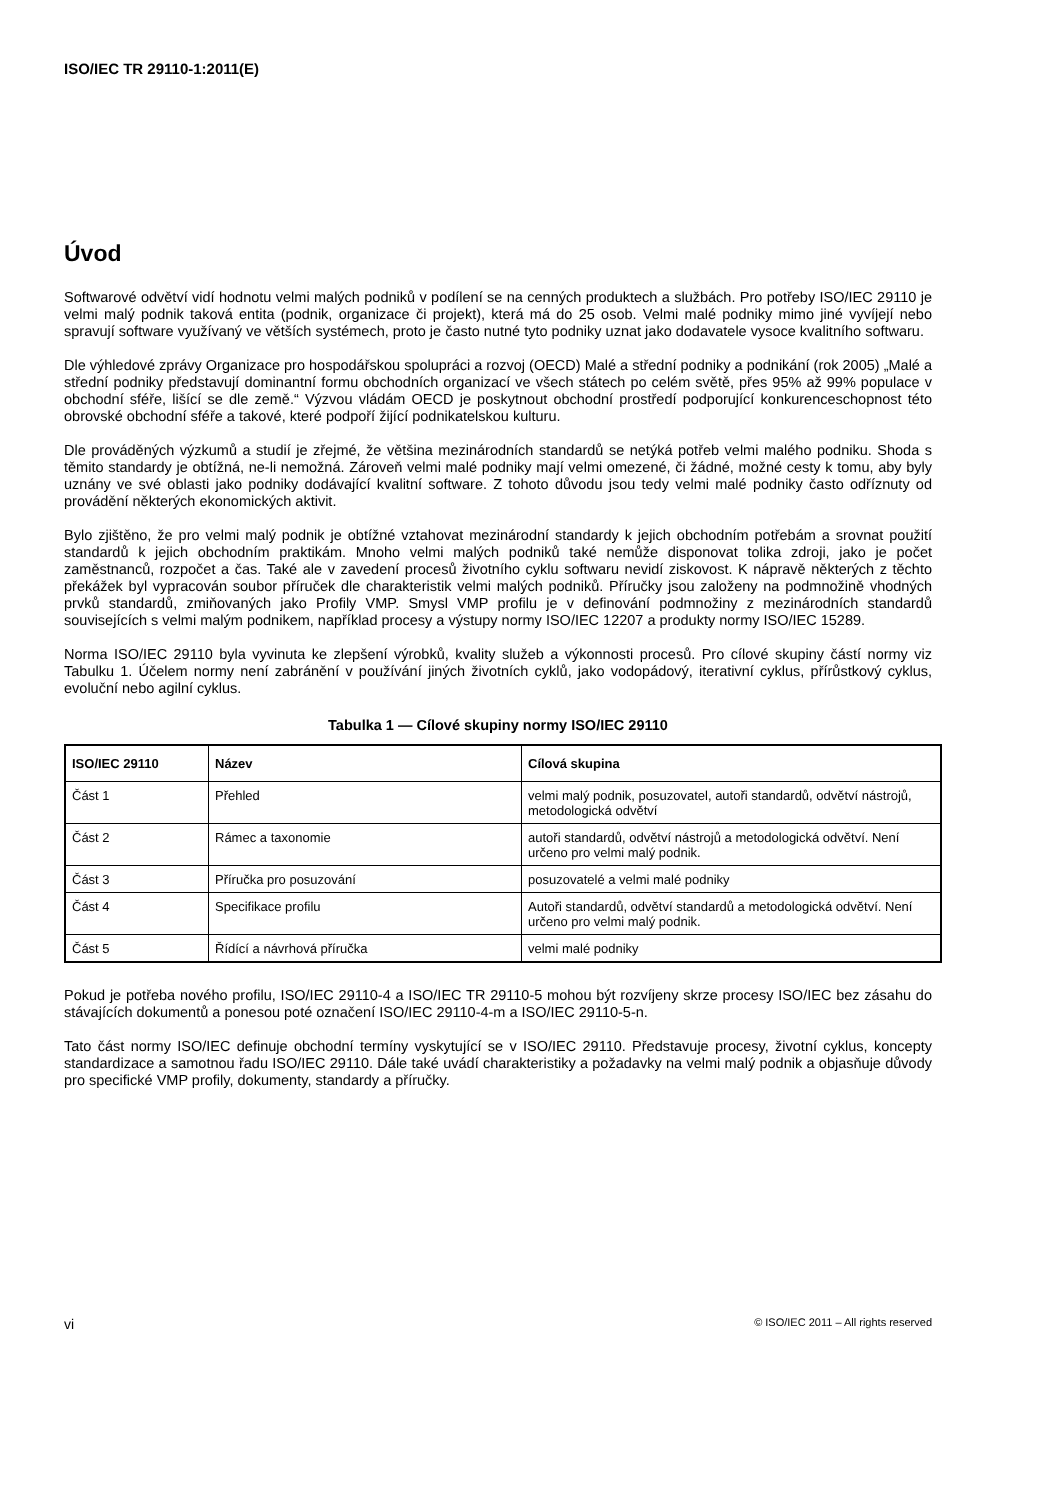ISO/IEC TR 29110-1:2011(E)
Úvod
Softwarové odvětví vidí hodnotu velmi malých podniků v podílení se na cenných produktech a službách. Pro potřeby ISO/IEC 29110 je velmi malý podnik taková entita (podnik, organizace či projekt), která má do 25 osob. Velmi malé podniky mimo jiné vyvíjejí nebo spravují software využívaný ve větších systémech, proto je často nutné tyto podniky uznat jako dodavatele vysoce kvalitního softwaru.
Dle výhledové zprávy Organizace pro hospodářskou spolupráci a rozvoj (OECD) Malé a střední podniky a podnikání (rok 2005) „Malé a střední podniky představují dominantní formu obchodních organizací ve všech státech po celém světě, přes 95% až 99% populace v obchodní sféře, lišící se dle země.“ Výzvou vládám OECD je poskytnout obchodní prostředí podporující konkurenceschopnost této obrovské obchodní sféře a takové, které podpoří žijící podnikatelskou kulturu.
Dle prováděných výzkumů a studií je zřejmé, že většina mezinárodních standardů se netýká potřeb velmi malého podniku. Shoda s těmito standardy je obtížná, ne-li nemožná. Zároveň velmi malé podniky mají velmi omezené, či žádné, možné cesty k tomu, aby byly uznány ve své oblasti jako podniky dodávající kvalitní software. Z tohoto důvodu jsou tedy velmi malé podniky často odříznuty od provádění některých ekonomických aktivit.
Bylo zjištěno, že pro velmi malý podnik je obtížné vztahovat mezinárodní standardy k jejich obchodním potřebám a srovnat použití standardů k jejich obchodním praktikám. Mnoho velmi malých podniků také nemůže disponovat tolika zdroji, jako je počet zaměstnanců, rozpočet a čas. Také ale v zavedení procesů životního cyklu softwaru nevidí ziskovost. K nápravě některých z těchto překážek byl vypracován soubor příruček dle charakteristik velmi malých podniků. Příručky jsou založeny na podmnožině vhodných prvků standardů, zmiňovaných jako Profily VMP. Smysl VMP profilu je v definování podmnožiny z mezinárodních standardů souvisejících s velmi malým podnikem, například procesy a výstupy normy ISO/IEC 12207 a produkty normy ISO/IEC 15289.
Norma ISO/IEC 29110 byla vyvinuta ke zlepšení výrobků, kvality služeb a výkonnosti procesů. Pro cílové skupiny částí normy viz Tabulku 1. Účelem normy není zabránění v používání jiných životních cyklů, jako vodopádový, iterativní cyklus, přírůstkový cyklus, evoluční nebo agilní cyklus.
Tabulka 1 — Cílové skupiny normy ISO/IEC 29110
| ISO/IEC 29110 | Název | Cílová skupina |
| --- | --- | --- |
| Část 1 | Přehled | velmi malý podnik, posuzovatel, autoři standardů, odvětví nástrojů, metodologická odvětví |
| Část 2 | Rámec a taxonomie | autoři standardů, odvětví nástrojů a metodologická odvětví. Není určeno pro velmi malý podnik. |
| Část 3 | Příručka pro posuzování | posuzovatelé a velmi malé podniky |
| Část 4 | Specifikace profilu | Autoři standardů, odvětví standardů a metodologická odvětví. Není určeno pro velmi malý podnik. |
| Část 5 | Řídící a návrhová příručka | velmi malé podniky |
Pokud je potřeba nového profilu, ISO/IEC 29110-4 a ISO/IEC TR 29110-5 mohou být rozvíjeny skrze procesy ISO/IEC bez zásahu do stávajících dokumentů a ponesou poté označení ISO/IEC 29110-4-m a ISO/IEC 29110-5-n.
Tato část normy ISO/IEC definuje obchodní termíny vyskytující se v ISO/IEC 29110. Představuje procesy, životní cyklus, koncepty standardizace a samotnou řadu ISO/IEC 29110. Dále také uvádí charakteristiky a požadavky na velmi malý podnik a objasňuje důvody pro specifické VMP profily, dokumenty, standardy a příručky.
vi © ISO/IEC 2011 – All rights reserved